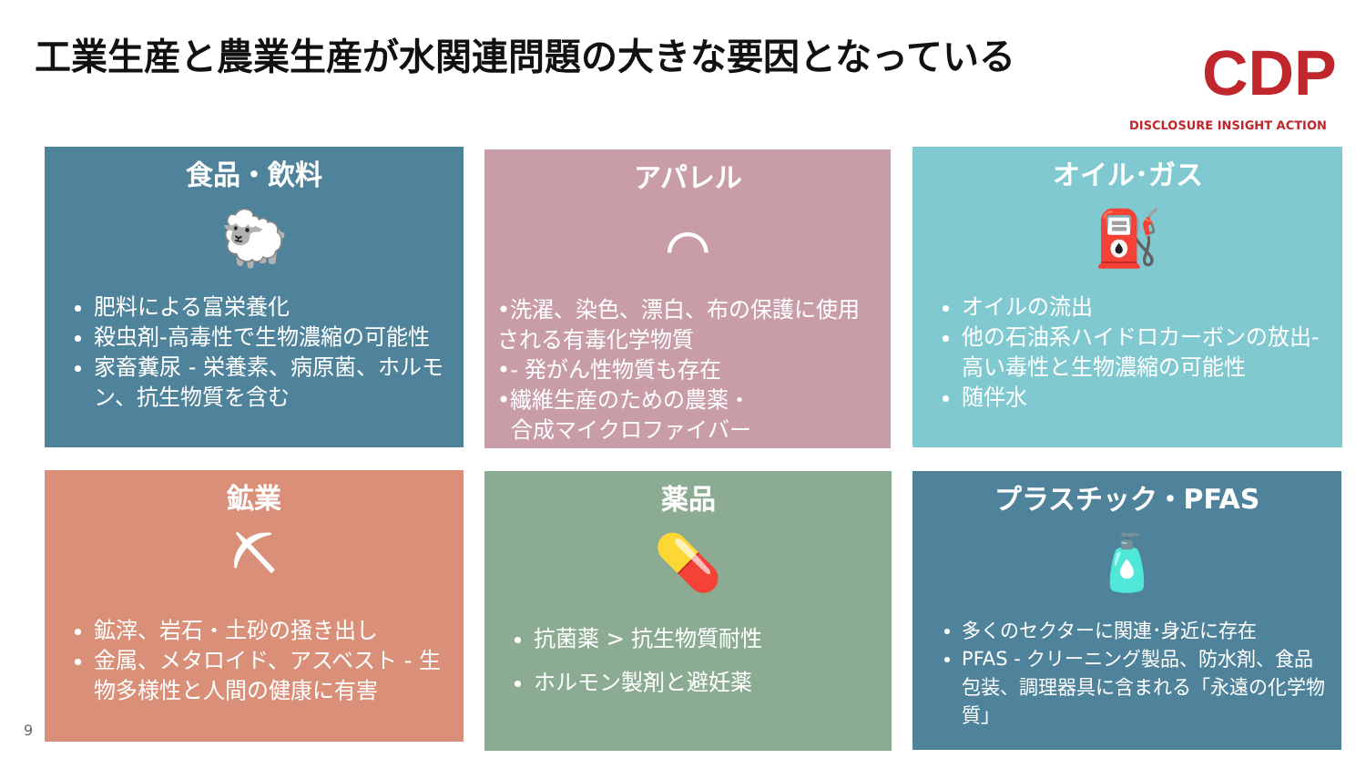工業生産と農業生産が水関連問題の大きな要因となっている
CDP
DISCLOSURE INSIGHT ACTION
食品・飲料
🐑
肥料による富栄養化
殺虫剤-高毒性で生物濃縮の可能性
家畜糞尿 - 栄養素、病原菌、ホルモン、抗生物質を含む
アパレル
⌒
•洗濯、染色、漂白、布の保護に使用される有毒化学物質
•- 発がん性物質も存在
•繊維生産のための農薬・
合成マイクロファイバー
オイル･ガス
⛽
オイルの流出
他の石油系ハイドロカーボンの放出-高い毒性と生物濃縮の可能性
随伴水
鉱業
⛏
鉱滓、岩石・土砂の掻き出し
金属、メタロイド、アスベスト - 生物多様性と人間の健康に有害
薬品
💊
抗菌薬 > 抗生物質耐性
ホルモン製剤と避妊薬
プラスチック・PFAS
🧴
多くのセクターに関連･身近に存在
PFAS - クリーニング製品、防水剤、食品包装、調理器具に含まれる「永遠の化学物質」
9